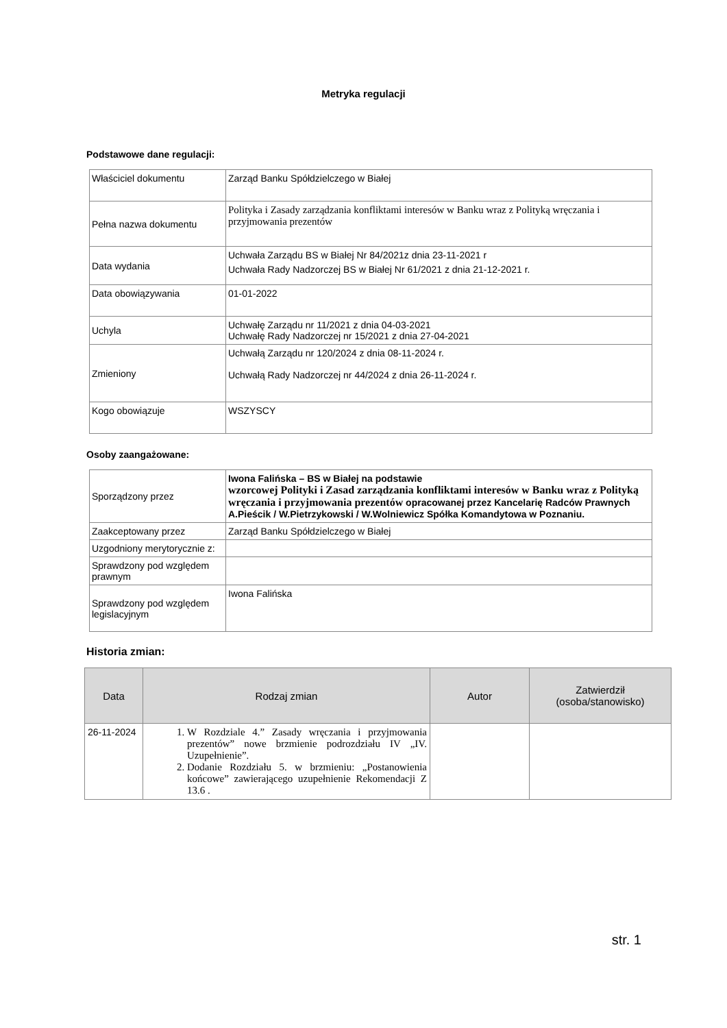Metryka regulacji
Podstawowe dane regulacji:
| Właściciel dokumentu | Zarząd Banku Spółdzielczego w Białej |
| Pełna nazwa dokumentu | Polityka i Zasady zarządzania konfliktami interesów w Banku wraz z Polityką wręczania i przyjmowania prezentów |
| Data wydania | Uchwała Zarządu BS w Białej Nr 84/2021z dnia 23-11-2021 r Uchwała Rady Nadzorczej BS w Białej Nr 61/2021 z dnia 21-12-2021 r. |
| Data obowiązywania | 01-01-2022 |
| Uchyla | Uchwałę Zarządu nr 11/2021 z dnia 04-03-2021 Uchwałę Rady Nadzorczej nr 15/2021 z dnia 27-04-2021 |
| Zmieniony | Uchwałą Zarządu nr 120/2024 z dnia 08-11-2024 r. Uchwałą Rady Nadzorczej nr 44/2024 z dnia 26-11-2024 r. |
| Kogo obowiązuje | WSZYSCY |
Osoby zaangażowane:
| Sporządzony przez | Iwona Falińska – BS w Białej na podstawie wzorcowej Polityki i Zasad zarządzania konfliktami interesów w Banku wraz z Polityką wręczania i przyjmowania prezentów opracowanej przez Kancelarię Radców Prawnych A.Pieścik / W.Pietrzykowski / W.Wolniewicz Spółka Komandytowa w Poznaniu. |
| Zaakceptowany przez | Zarząd Banku Spółdzielczego w Białej |
| Uzgodniony merytorycznie z: | |
| Sprawdzony pod względem prawnym | |
| Sprawdzony pod względem legislacyjnym | Iwona Falińska |
Historia zmian:
| Data | Rodzaj zmian | Autor | Zatwierdził (osoba/stanowisko) |
| --- | --- | --- | --- |
| 26-11-2024 | 1. W Rozdziale 4.” Zasady wręczania i przyjmowania prezentów” nowe brzmienie podrozdziału IV „IV. Uzupełnienie”. 2. Dodanie Rozdziału 5. w brzmieniu: „Postanowienia końcowe” zawierającego uzupełnienie Rekomendacji Z 13.6 . | | |
str. 1